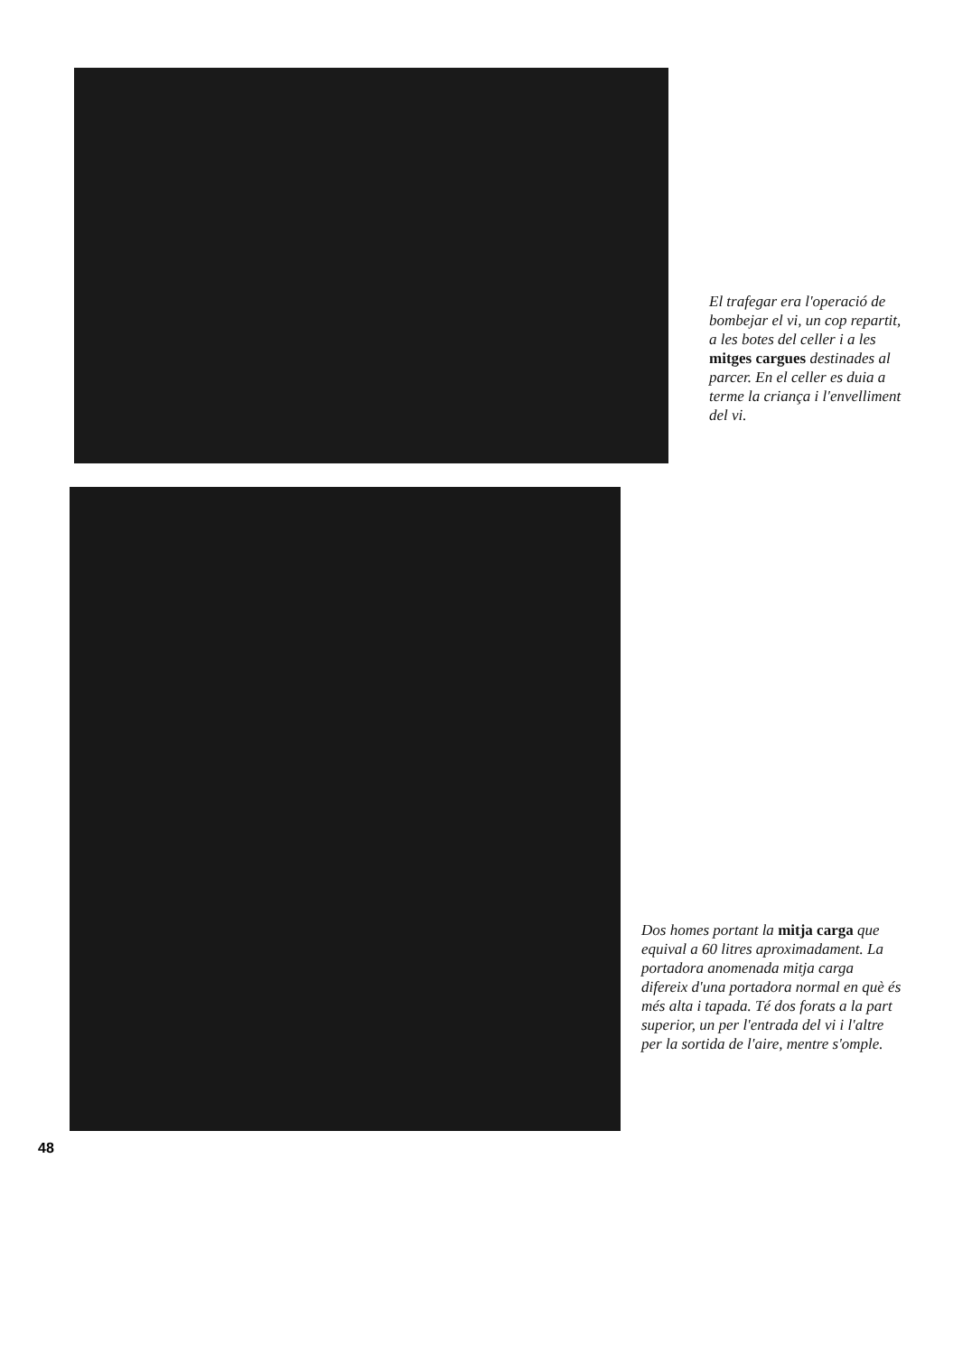El trafegar era l'operació de bombejar el vi, un cop repartit, a les botes del celler i a les mitges cargues destinades al parcer. En el celler es duia a terme la criança i l'envelliment del vi.
Dos homes portant la mitja carga que equival a 60 litres aproximadament. La portadora anomenada mitja carga difereix d'una portadora normal en què és més alta i tapada. Té dos forats a la part superior, un per l'entrada del vi i l'altre per la sortida de l'aire, mentre s'omple.
48